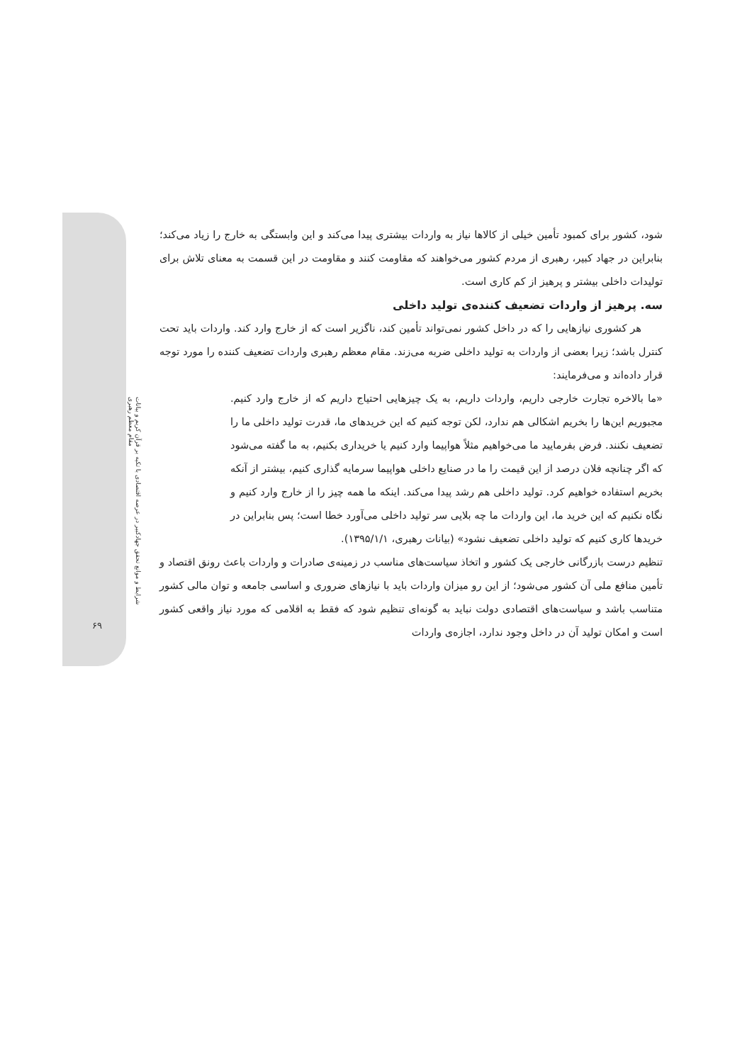شرایط و موانع تحقق جهادکبیر در عرصه اقتصادی با تکیه بر قرآن کریم و بیانات مقام معظم رهبری
۶۹
شود، کشور برای کمبود تأمین خیلی از کالاها نیاز به واردات بیشتری پیدا می‌کند و این وابستگی به خارج را زیاد می‌کند؛ بنابراین در جهاد کبیر، رهبری از مردم کشور می‌خواهند که مقاومت کنند و مقاومت در این قسمت به معنای تلاش برای تولیدات داخلی بیشتر و پرهیز از کم کاری است.
سه. پرهیز از واردات تضعیف کننده‌ی تولید داخلی
هر کشوری نیازهایی را که در داخل کشور نمی‌تواند تأمین کند، ناگزیر است که از خارج وارد کند. واردات باید تحت کنترل باشد؛ زیرا بعضی از واردات به تولید داخلی ضربه می‌زند. مقام معظم رهبری واردات تضعیف کننده را مورد توجه قرار داده‌اند و می‌فرمایند:
«ما بالاخره تجارت خارجی داریم، واردات داریم، به یک چیزهایی احتیاج داریم که از خارج وارد کنیم. مجبوریم این‌ها را بخریم اشکالی هم ندارد، لکن توجه کنیم که این خریدهای ما، قدرت تولید داخلی ما را تضعیف نکنند. فرض بفرمایید ما می‌خواهیم مثلاً هواپیما وارد کنیم یا خریداری بکنیم، به ما گفته می‌شود که اگر چنانچه فلان درصد از این قیمت را ما در صنایع داخلی هواپیما سرمایه گذاری کنیم، بیشتر از آنکه بخریم استفاده خواهیم کرد. تولید داخلی هم رشد پیدا می‌کند. اینکه ما همه چیز را از خارج وارد کنیم و نگاه نکنیم که این خرید ما، این واردات ما چه بلایی سر تولید داخلی می‌آورد خطا است؛ پس بنابراین در خریدها کاری کنیم که تولید داخلی تضعیف نشود» (بیانات رهبری، ۱۳۹۵/۱/۱).
تنظیم درست بازرگانی خارجی یک کشور و اتخاذ سیاست‌های مناسب در زمینه‌ی صادرات و واردات باعث رونق اقتصاد و تأمین منافع ملی آن کشور می‌شود؛ از این رو میزان واردات باید با نیازهای ضروری و اساسی جامعه و توان مالی کشور متناسب باشد و سیاست‌های اقتصادی دولت نباید به گونه‌ای تنظیم شود که فقط به اقلامی که مورد نیاز واقعی کشور است و امکان تولید آن در داخل وجود ندارد، اجازه‌ی واردات